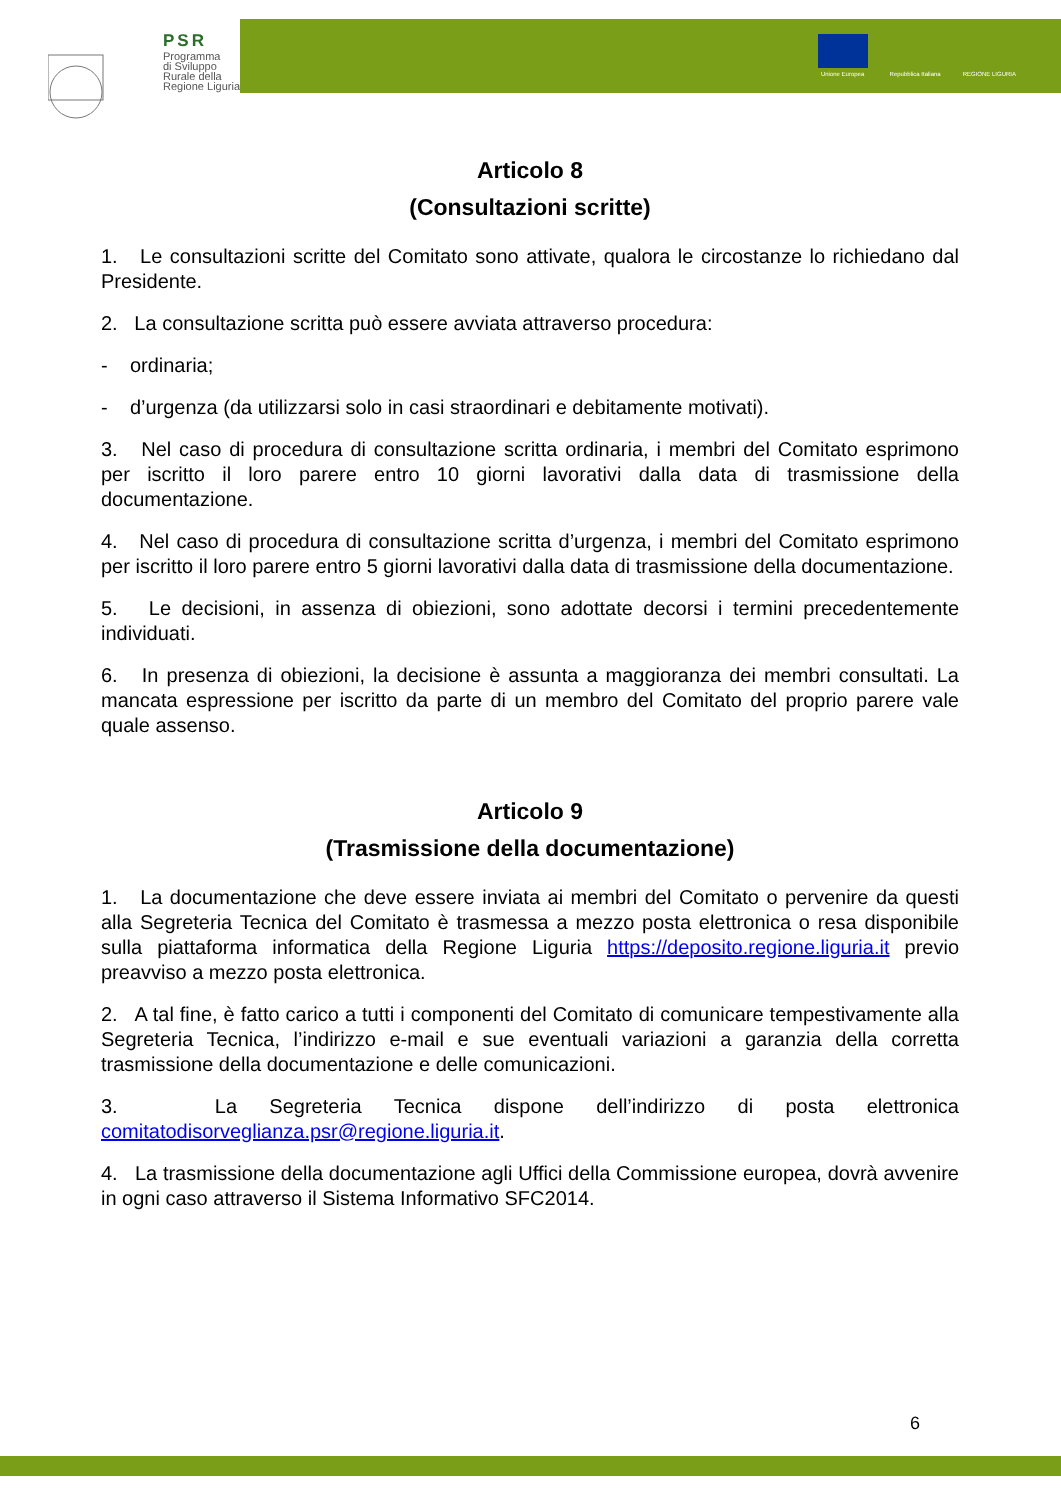PSR
Programma
di Sviluppo
Rurale della
Regione Liguria
Unione Europea Repubblica Italiana REGIONE LIGURIA
Articolo 8
(Consultazioni scritte)
1. Le consultazioni scritte del Comitato sono attivate, qualora le circostanze lo richiedano dal Presidente.
2. La consultazione scritta può essere avviata attraverso procedura:
- ordinaria;
- d’urgenza (da utilizzarsi solo in casi straordinari e debitamente motivati).
3. Nel caso di procedura di consultazione scritta ordinaria, i membri del Comitato esprimono per iscritto il loro parere entro 10 giorni lavorativi dalla data di trasmissione della documentazione.
4. Nel caso di procedura di consultazione scritta d’urgenza, i membri del Comitato esprimono per iscritto il loro parere entro 5 giorni lavorativi dalla data di trasmissione della documentazione.
5. Le decisioni, in assenza di obiezioni, sono adottate decorsi i termini precedentemente individuati.
6. In presenza di obiezioni, la decisione è assunta a maggioranza dei membri consultati. La mancata espressione per iscritto da parte di un membro del Comitato del proprio parere vale quale assenso.
Articolo 9
(Trasmissione della documentazione)
1. La documentazione che deve essere inviata ai membri del Comitato o pervenire da questi alla Segreteria Tecnica del Comitato è trasmessa a mezzo posta elettronica o resa disponibile sulla piattaforma informatica della Regione Liguria https://deposito.regione.liguria.it previo preavviso a mezzo posta elettronica.
2. A tal fine, è fatto carico a tutti i componenti del Comitato di comunicare tempestivamente alla Segreteria Tecnica, l’indirizzo e-mail e sue eventuali variazioni a garanzia della corretta trasmissione della documentazione e delle comunicazioni.
3. La Segreteria Tecnica dispone dell’indirizzo di posta elettronica comitatodisorveglianza.psr@regione.liguria.it.
4. La trasmissione della documentazione agli Uffici della Commissione europea, dovrà avvenire in ogni caso attraverso il Sistema Informativo SFC2014.
6